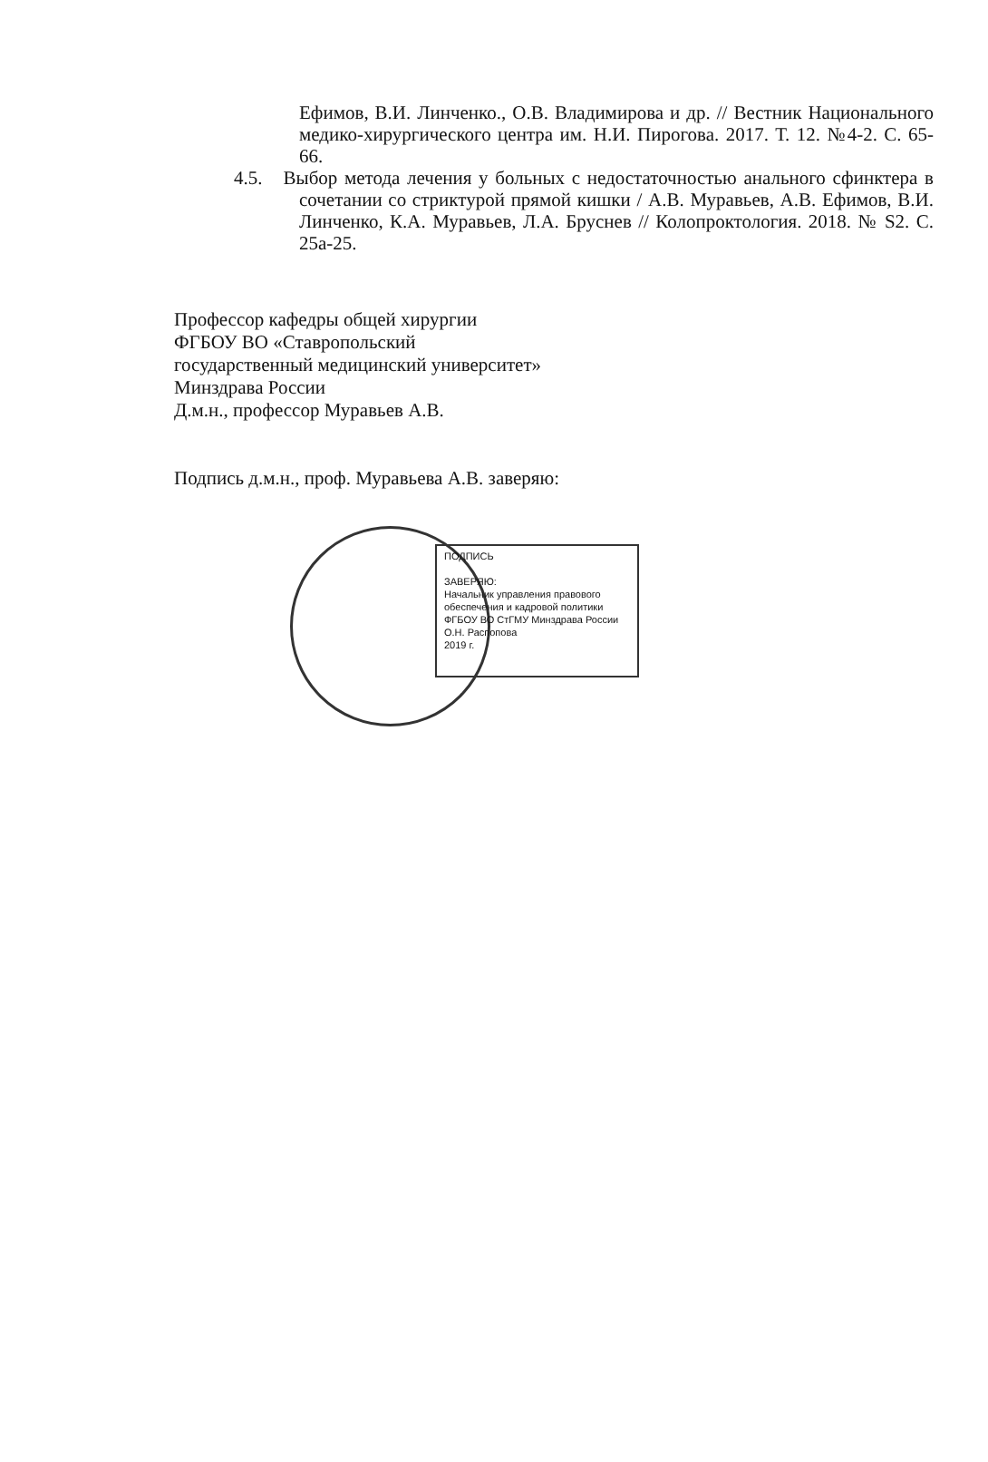Ефимов, В.И. Линченко., О.В. Владимирова и др. // Вестник Национального медико-хирургического центра им. Н.И. Пирогова. 2017. Т. 12. №4-2. С. 65-66.
4.5. Выбор метода лечения у больных с недостаточностью анального сфинктера в сочетании со стриктурой прямой кишки / А.В. Муравьев, А.В. Ефимов, В.И. Линченко, К.А. Муравьев, Л.А. Бруснев // Колопроктология. 2018. № S2. С. 25а-25.
Профессор кафедры общей хирургии
ФГБОУ ВО «Ставропольский
государственный медицинский университет»
Минздрава России
Д.м.н., профессор Муравьев А.В.
Подпись д.м.н., проф. Муравьева А.В. заверяю:
ПОДПИСЬ
ЗАВЕРЯЮ:
Начальник управления правового обеспечения и кадровой политики ФГБОУ ВО СтГМУ Минздрава России
О.Н. Распопова
2019 г.